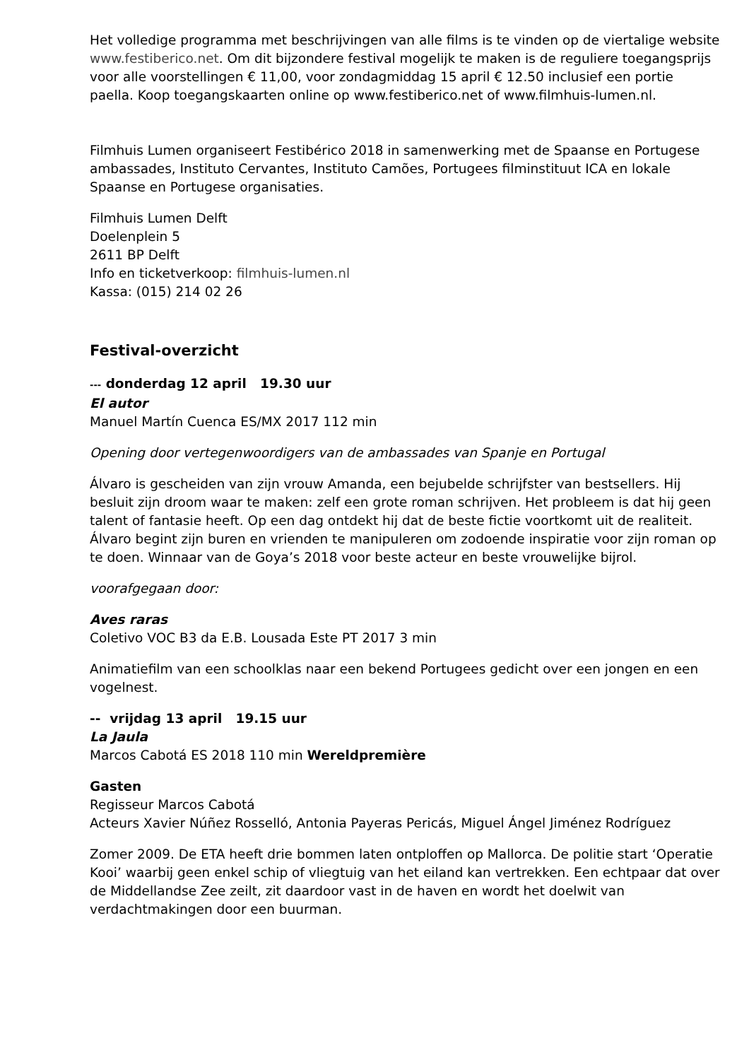Het volledige programma met beschrijvingen van alle films is te vinden op de viertalige website www.festiberico.net. Om dit bijzondere festival mogelijk te maken is de reguliere toegangsprijs voor alle voorstellingen € 11,00, voor zondagmiddag 15 april € 12.50 inclusief een portie paella. Koop toegangskaarten online op www.festiberico.net of www.filmhuis-lumen.nl.
Filmhuis Lumen organiseert Festibérico 2018 in samenwerking met de Spaanse en Portugese ambassades, Instituto Cervantes, Instituto Camões, Portugees filminstituut ICA en lokale Spaanse en Portugese organisaties.
Filmhuis Lumen Delft
Doelenplein 5
2611 BP Delft
Info en ticketverkoop: filmhuis-lumen.nl
Kassa: (015) 214 02 26
Festival-overzicht
--- donderdag 12 april 19.30 uur
El autor
Manuel Martín Cuenca ES/MX 2017 112 min
Opening door vertegenwoordigers van de ambassades van Spanje en Portugal
Álvaro is gescheiden van zijn vrouw Amanda, een bejubelde schrijfster van bestsellers. Hij besluit zijn droom waar te maken: zelf een grote roman schrijven. Het probleem is dat hij geen talent of fantasie heeft. Op een dag ontdekt hij dat de beste fictie voortkomt uit de realiteit. Álvaro begint zijn buren en vrienden te manipuleren om zodoende inspiratie voor zijn roman op te doen. Winnaar van de Goya’s 2018 voor beste acteur en beste vrouwelijke bijrol.
voorafgegaan door:
Aves raras
Coletivo VOC B3 da E.B. Lousada Este PT 2017 3 min
Animatiefilm van een schoolklas naar een bekend Portugees gedicht over een jongen en een vogelnest.
-- vrijdag 13 april 19.15 uur
La Jaula
Marcos Cabotá ES 2018 110 min Wereldpremière
Gasten
Regisseur Marcos Cabotá
Acteurs Xavier Núñez Rosselló, Antonia Payeras Pericás, Miguel Ángel Jiménez Rodríguez
Zomer 2009. De ETA heeft drie bommen laten ontploffen op Mallorca. De politie start ‘Operatie Kooi’ waarbij geen enkel schip of vliegtuig van het eiland kan vertrekken. Een echtpaar dat over de Middellandse Zee zeilt, zit daardoor vast in de haven en wordt het doelwit van verdachtmakingen door een buurman.